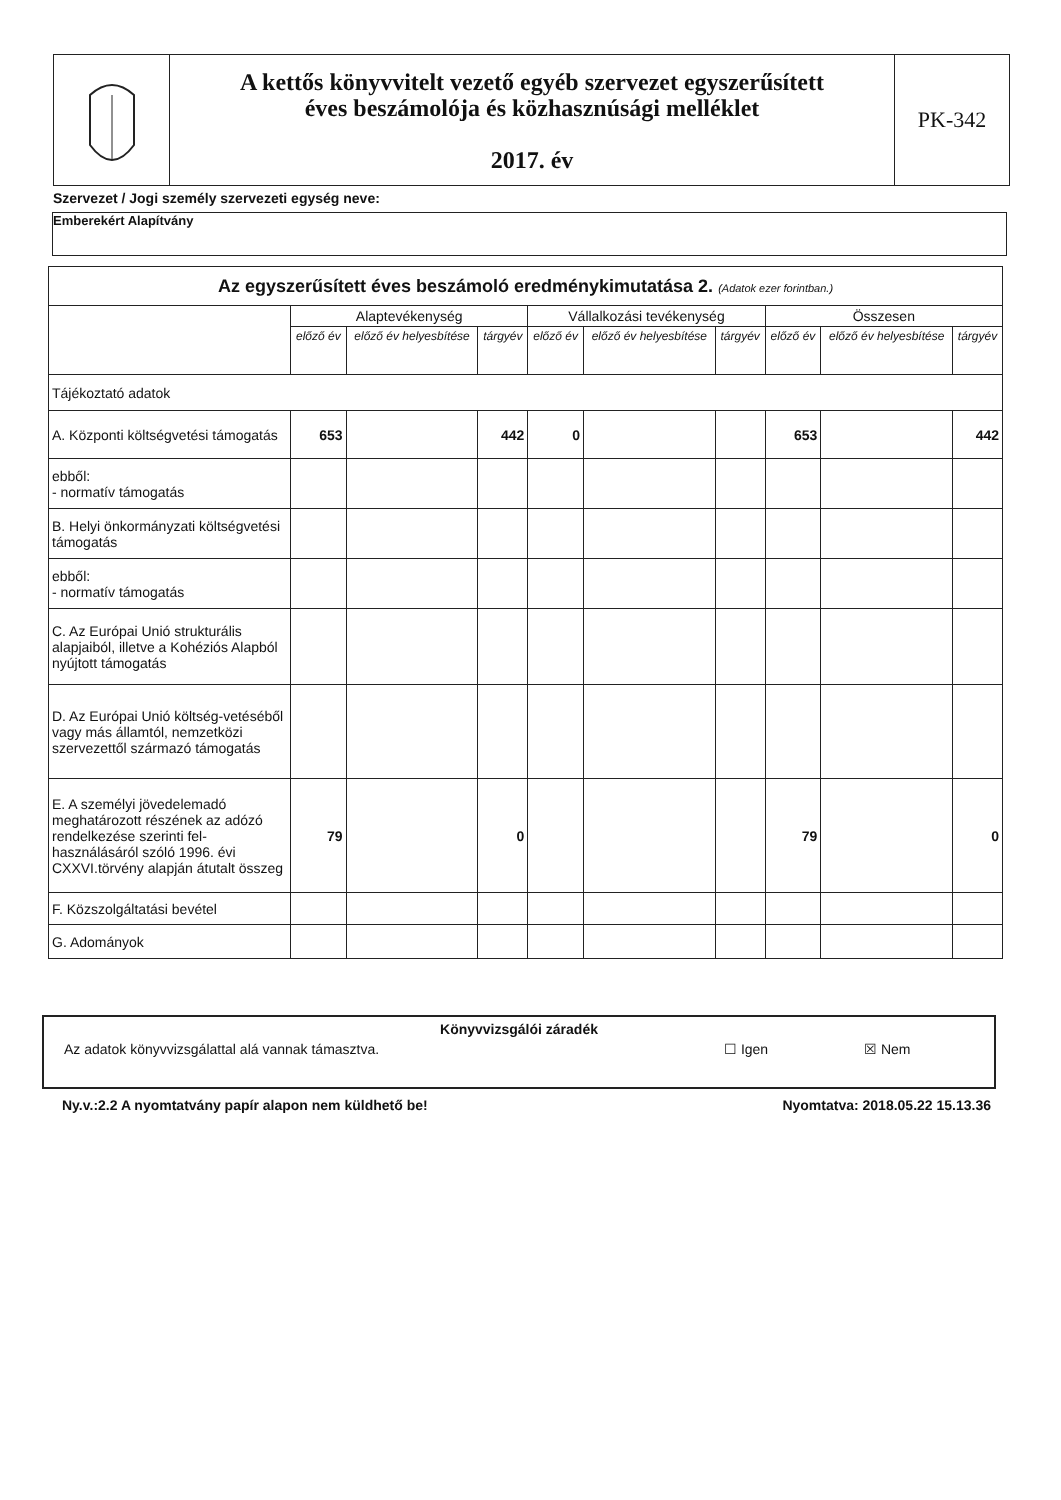A kettős könyvvitelt vezető egyéb szervezet egyszerűsített
éves beszámolója és közhasznúsági melléklet
2017. év
PK-342
Szervezet / Jogi személy szervezeti egység neve:
Emberekért Alapítvány
| Az egyszerűsített éves beszámoló eredménykimutatása 2. (Adatok ezer forintban.) | | | | | | | | | |
| --- | --- | --- | --- | --- | --- | --- | --- | --- | --- |
| | Alaptevékenység | | | Vállalkozási tevékenység | | | Összesen | | |
| | előző év | előző év helyesbítése | tárgyév | előző év | előző év helyesbítése | tárgyév | előző év | előző év helyesbítése | tárgyév |
| Tájékoztató adatok | | | | | | | | | |
| A. Központi költségvetési támogatás | 653 | | 442 | 0 | | | 653 | | 442 |
| ebből: - normatív támogatás | | | | | | | | | |
| B. Helyi önkormányzati költségvetési támogatás | | | | | | | | | |
| ebből: - normatív támogatás | | | | | | | | | |
| C. Az Európai Unió strukturális alapjaiból, illetve a Kohéziós Alapból nyújtott támogatás | | | | | | | | | |
| D. Az Európai Unió költség-vetéséből vagy más államtól, nemzetközi szervezettől származó támogatás | | | | | | | | | |
| E. A személyi jövedelemadó meghatározott részének az adózó rendelkezése szerinti fel-használásáról szóló 1996. évi CXXVI.törvény alapján átutalt összeg | 79 | | 0 | | | | 79 | | 0 |
| F. Közszolgáltatási bevétel | | | | | | | | | |
| G. Adományok | | | | | | | | | |
Könyvvizsgálói záradék
Az adatok könyvvizsgálattal alá vannak támasztva. ☐ Igen ☒ Nem
Ny.v.:2.2 A nyomtatvány papír alapon nem küldhető be! Nyomtatva: 2018.05.22 15.13.36